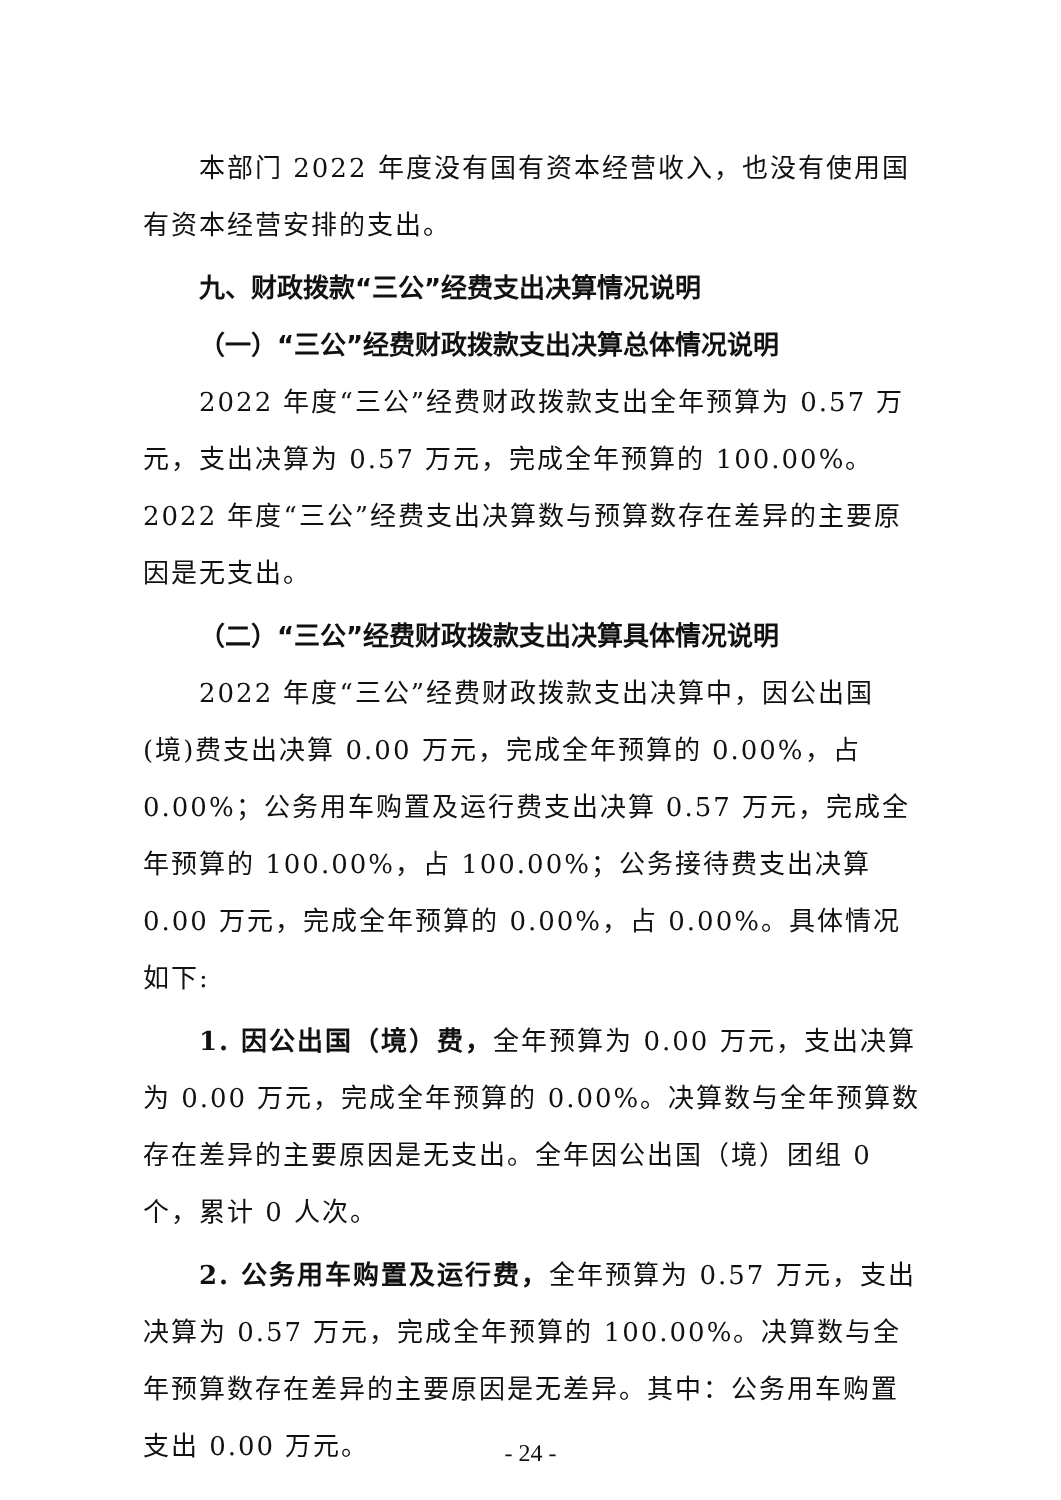本部门 2022 年度没有国有资本经营收入，也没有使用国有资本经营安排的支出。
九、财政拨款“三公”经费支出决算情况说明
（一）“三公”经费财政拨款支出决算总体情况说明
2022 年度“三公”经费财政拨款支出全年预算为 0.57 万元，支出决算为 0.57 万元，完成全年预算的 100.00%。2022 年度“三公”经费支出决算数与预算数存在差异的主要原因是无支出。
（二）“三公”经费财政拨款支出决算具体情况说明
2022 年度“三公”经费财政拨款支出决算中，因公出国(境)费支出决算 0.00 万元，完成全年预算的 0.00%，占 0.00%；公务用车购置及运行费支出决算 0.57 万元，完成全年预算的 100.00%，占 100.00%；公务接待费支出决算 0.00 万元，完成全年预算的 0.00%，占 0.00%。具体情况如下:
1. 因公出国（境）费，全年预算为 0.00 万元，支出决算为 0.00 万元，完成全年预算的 0.00%。决算数与全年预算数存在差异的主要原因是无支出。全年因公出国（境）团组 0 个，累计 0 人次。
2. 公务用车购置及运行费，全年预算为 0.57 万元，支出决算为 0.57 万元，完成全年预算的 100.00%。决算数与全年预算数存在差异的主要原因是无差异。其中：公务用车购置支出 0.00 万元。
- 24 -